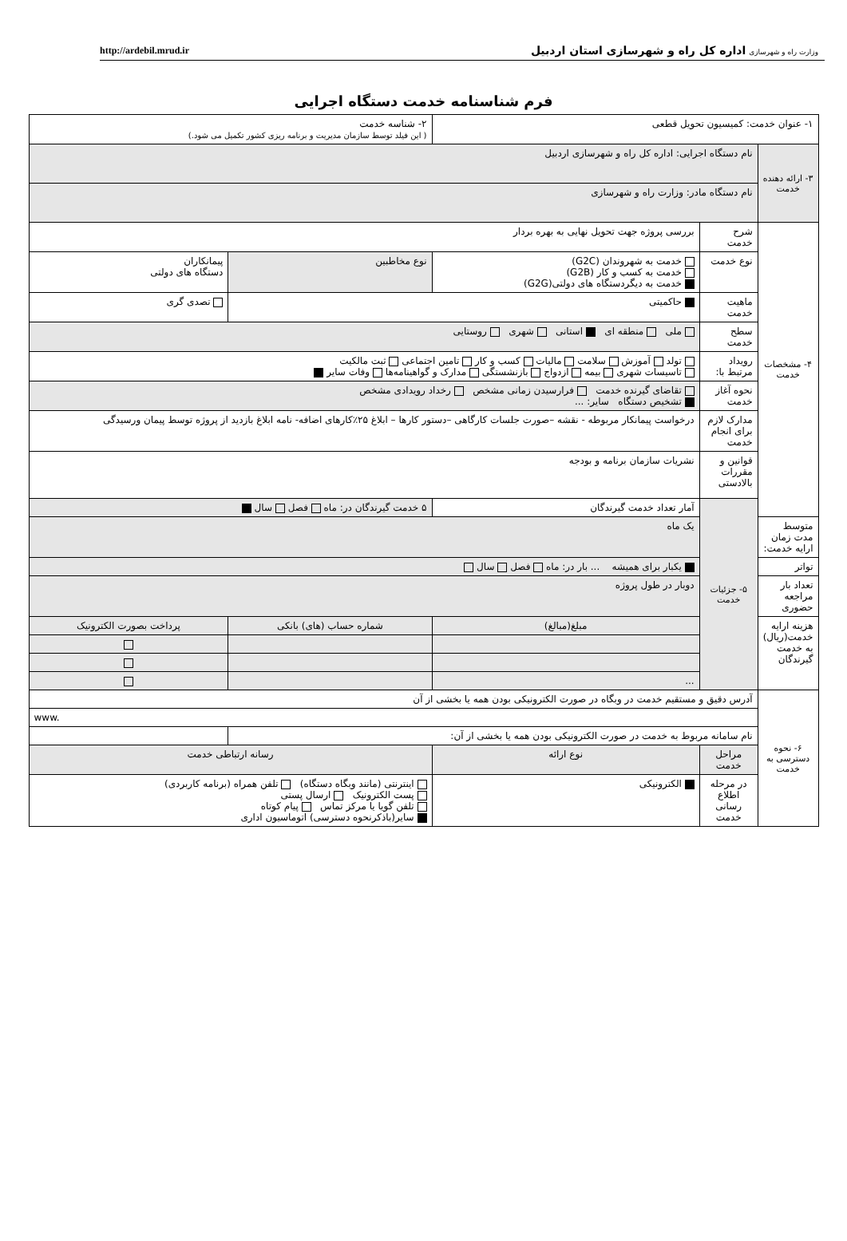وزارت راه و شهرسازی اداره کل راه و شهرسازی استان اردبیل
http://ardebil.mrud.ir
فرم شناسنامه خدمت دستگاه اجرایی
| ۱- عنوان خدمت: کمیسیون تحویل قطعی | | | ۲- شناسه خدمت ( این فیلد توسط سازمان مدیریت و برنامه ریزی کشور تکمیل می شود.) | | |
| ۳- ارائه دهنده خدمت | نام دستگاه اجرایی: اداره کل راه و شهرسازی اردبیل | | | | |
| | نام دستگاه مادر: وزارت راه و شهرسازی | | | | |
| ۴- مشخصات خدمت | شرح خدمت | بررسی پروژه جهت تحویل نهایی به بهره بردار | | | |
| | نوع خدمت | خدمت به شهروندان (G2C) خدمت به کسب و کار (G2B) خدمت به دیگردستگاه های دولتی(G2G) | نوع مخاطبین | پیمانکاران دستگاه های دولتی | |
| | ماهیت خدمت | حاکمیتی | | تصدی گری | |
| | سطح خدمت | ملی منطقه ای استانی شهری روستایی | | | |
| | رویداد مرتبط با: | تولد آموزش سلامت مالیات کسب و کار تامین اجتماعی ثبت مالکیت تاسیسات شهری بیمه ازدواج بازنشستگی مدارک و گواهینامه‌ها وفات سایر | | | |
| | نحوه آغاز خدمت | تقاضای گیرنده خدمت فرارسیدن زمانی مشخص رخداد رویدادی مشخص تشخیص دستگاه سایر: ... | | | |
| | مدارک لازم برای انجام خدمت | درخواست پیمانکار مربوطه - نقشه –صورت جلسات کارگاهی –دستور کارها – ابلاغ ۲۵٪کارهای اضافه- نامه ابلاغ بازدید از پروژه توسط پیمان ورسیدگی | | | |
| | قوانین و مقررات بالادستی | نشریات سازمان برنامه و بودجه | | | |
| | ۵- جزئیات خدمت | آمار تعداد خدمت گیرندگان | ۵ خدمت گیرندگان در: ماه فصل سال | | |
| متوسط مدت زمان ارایه خدمت: | | یک ماه | | | |
| تواتر | | یکبار برای همیشه ... بار در: ماه فصل سال | | | |
| تعداد بار مراجعه حضوری | | دوبار در طول پروژه | | | |
| هزینه ارایه خدمت(ریال) به خدمت گیرندگان | | مبلغ(مبالغ) | شماره حساب (های) بانکی | | پرداخت بصورت الکترونیک |
| | | ... | | | |
| ۶- نحوه دسترسی به خدمت | آدرس دقیق و مستقیم خدمت در وبگاه در صورت الکترونیکی بودن همه یا بخشی از آن | | | | |
| | www. | | | | |
| | نام سامانه مربوط به خدمت در صورت الکترونیکی بودن همه یا بخشی از آن: | | | | |
| | مراحل خدمت | نوع ارائه | رسانه ارتباطی خدمت | | |
| | در مرحله اطلاع رسانی خدمت | الکترونیکی | اینترنتی (مانند وبگاه دستگاه) تلفن همراه (برنامه کاربردی) پست الکترونیک ارسال پستی تلفن گویا یا مرکز تماس پیام کوتاه سایر(باذکرنحوه دسترسی) اتوماسیون اداری | | |